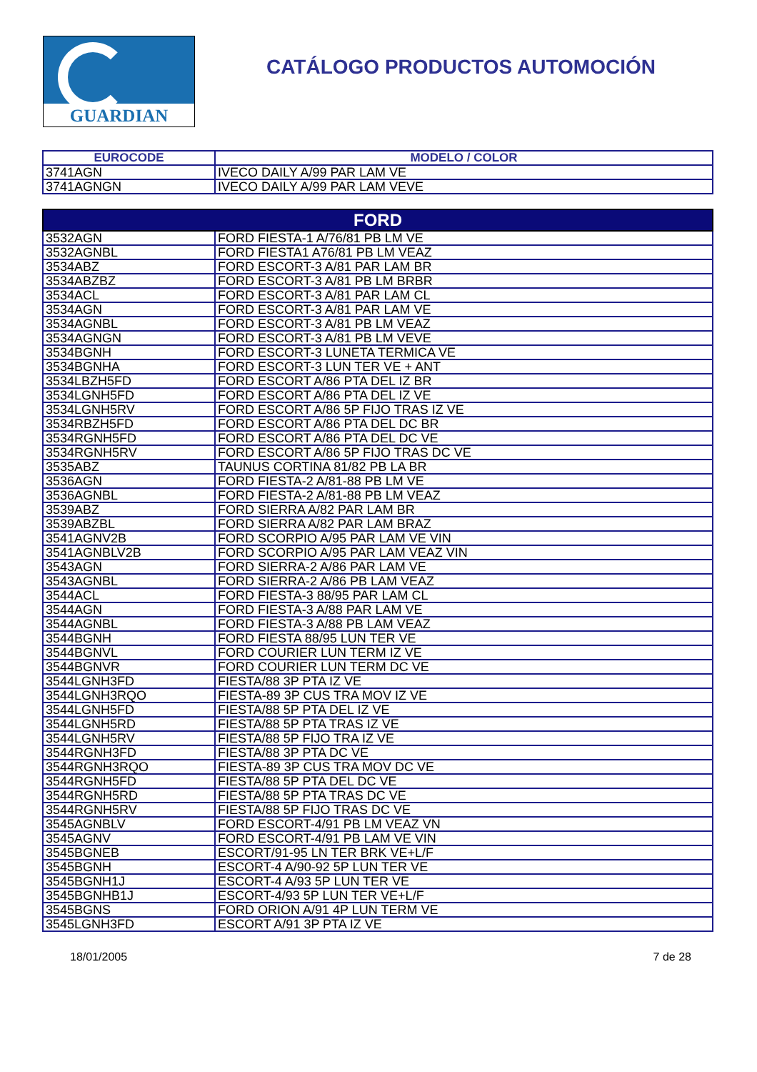GUARDIAN
CATÁLOGO PRODUCTOS AUTOMOCIÓN
| EUROCODE | MODELO / COLOR |
| --- | --- |
| 3741AGN | IVECO DAILY A/99 PAR LAM VE |
| 3741AGNGN | IVECO DAILY A/99 PAR LAM VEVE |
| FORD | |
| 3532AGN | FORD FIESTA-1 A/76/81 PB LM VE |
| 3532AGNBL | FORD FIESTA1 A76/81 PB LM VEAZ |
| 3534ABZ | FORD ESCORT-3 A/81 PAR LAM BR |
| 3534ABZBZ | FORD ESCORT-3 A/81 PB LM BRBR |
| 3534ACL | FORD ESCORT-3 A/81 PAR LAM CL |
| 3534AGN | FORD ESCORT-3 A/81 PAR LAM VE |
| 3534AGNBL | FORD ESCORT-3 A/81 PB LM VEAZ |
| 3534AGNGN | FORD ESCORT-3 A/81 PB LM VEVE |
| 3534BGNH | FORD ESCORT-3 LUNETA TERMICA VE |
| 3534BGNHA | FORD ESCORT-3 LUN TER VE + ANT |
| 3534LBZH5FD | FORD ESCORT A/86 PTA DEL IZ BR |
| 3534LGNH5FD | FORD ESCORT A/86 PTA DEL IZ VE |
| 3534LGNH5RV | FORD ESCORT A/86 5P FIJO TRAS IZ VE |
| 3534RBZH5FD | FORD ESCORT A/86 PTA DEL DC BR |
| 3534RGNH5FD | FORD ESCORT A/86 PTA DEL DC VE |
| 3534RGNH5RV | FORD ESCORT A/86 5P FIJO TRAS DC VE |
| 3535ABZ | TAUNUS CORTINA 81/82 PB LA BR |
| 3536AGN | FORD FIESTA-2 A/81-88 PB LM VE |
| 3536AGNBL | FORD FIESTA-2 A/81-88 PB LM VEAZ |
| 3539ABZ | FORD SIERRA A/82 PAR LAM BR |
| 3539ABZBL | FORD SIERRA A/82 PAR LAM BRAZ |
| 3541AGNV2B | FORD SCORPIO A/95 PAR LAM VE VIN |
| 3541AGNBLV2B | FORD SCORPIO A/95 PAR LAM VEAZ VIN |
| 3543AGN | FORD SIERRA-2 A/86 PAR LAM VE |
| 3543AGNBL | FORD SIERRA-2 A/86 PB LAM VEAZ |
| 3544ACL | FORD FIESTA-3 88/95 PAR LAM CL |
| 3544AGN | FORD FIESTA-3 A/88 PAR LAM VE |
| 3544AGNBL | FORD FIESTA-3 A/88 PB LAM VEAZ |
| 3544BGNH | FORD FIESTA 88/95 LUN TER VE |
| 3544BGNVL | FORD COURIER LUN TERM IZ VE |
| 3544BGNVR | FORD COURIER LUN TERM DC VE |
| 3544LGNH3FD | FIESTA/88 3P PTA IZ VE |
| 3544LGNH3RQO | FIESTA-89 3P CUS TRA MOV IZ VE |
| 3544LGNH5FD | FIESTA/88 5P PTA DEL IZ VE |
| 3544LGNH5RD | FIESTA/88 5P PTA TRAS IZ VE |
| 3544LGNH5RV | FIESTA/88 5P FIJO TRA IZ VE |
| 3544RGNH3FD | FIESTA/88 3P PTA DC VE |
| 3544RGNH3RQO | FIESTA-89 3P CUS TRA MOV DC VE |
| 3544RGNH5FD | FIESTA/88 5P PTA DEL DC VE |
| 3544RGNH5RD | FIESTA/88 5P PTA TRAS DC VE |
| 3544RGNH5RV | FIESTA/88 5P FIJO TRAS DC VE |
| 3545AGNBLV | FORD ESCORT-4/91 PB LM VEAZ VN |
| 3545AGNV | FORD ESCORT-4/91 PB LAM VE VIN |
| 3545BGNEB | ESCORT/91-95 LN TER BRK VE+L/F |
| 3545BGNH | ESCORT-4 A/90-92 5P LUN TER VE |
| 3545BGNH1J | ESCORT-4 A/93 5P LUN TER VE |
| 3545BGNHB1J | ESCORT-4/93 5P LUN TER VE+L/F |
| 3545BGNS | FORD ORION A/91 4P LUN TERM VE |
| 3545LGNH3FD | ESCORT A/91 3P PTA IZ VE |
18/01/2005 7 de 28